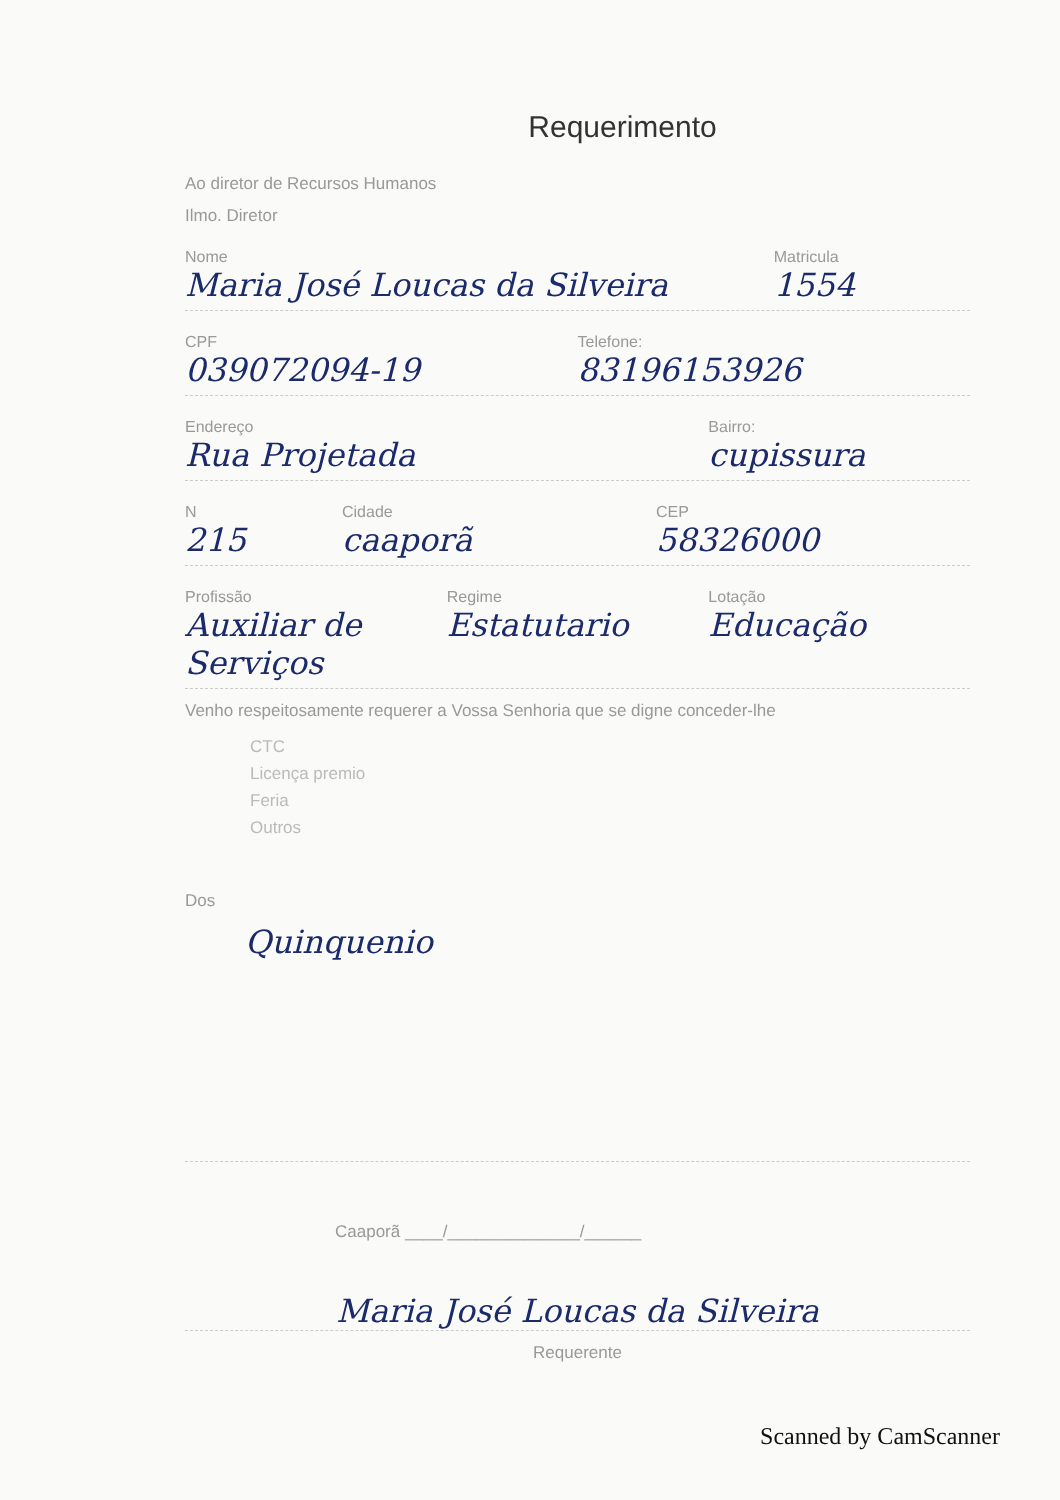Requerimento
Ao diretor de Recursos Humanos
Ilmo. Diretor
Nome
Maria José Loucas da Silveira
Matricula
1554
CPF
039072094-19
Telefone:
83196153926
Endereço
Rua Projetada
Bairro:
cupissura
N
215
Cidade
caaporã
CEP
58326000
Profissão
Auxiliar de Serviços
Regime
Estatutario
Lotação
Educação
Venho respeitosamente requerer a Vossa Senhoria que se digne conceder-lhe
CTC
Licença premio
Feria
Outros
Dos
Quinquenio
Caaporã ____/______________/______
Maria José Loucas da Silveira
Requerente
Scanned by CamScanner